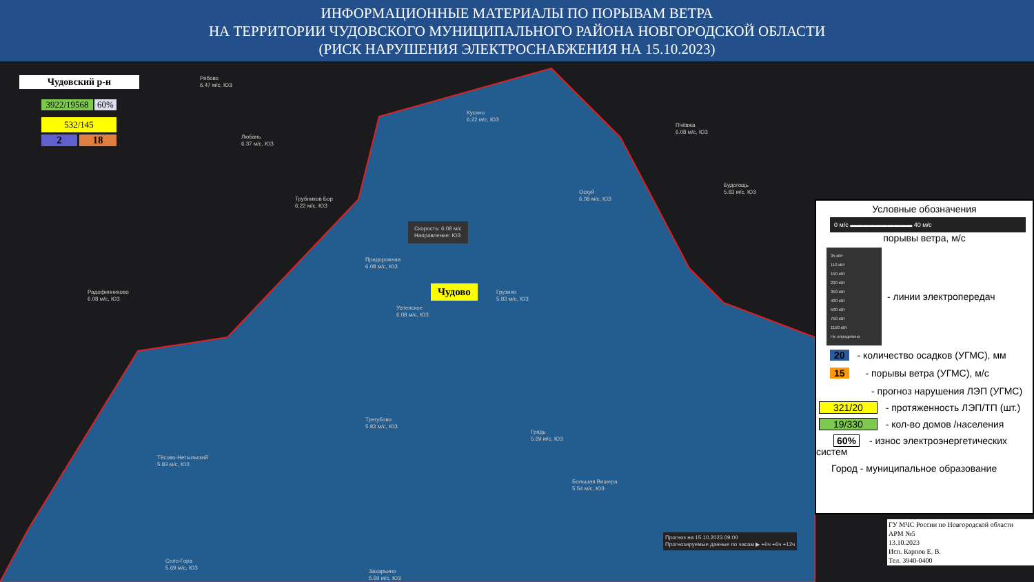ИНФОРМАЦИОННЫЕ МАТЕРИАЛЫ ПО ПОРЫВАМ ВЕТРА
НА ТЕРРИТОРИИ ЧУДОВСКОГО МУНИЦИПАЛЬНОГО РАЙОНА НОВГОРОДСКОЙ ОБЛАСТИ
(РИСК НАРУШЕНИЯ ЭЛЕКТРОСНАБЖЕНИЯ НА 15.10.2023)
Чудовский р-н
3922/19568
60%
532/145
2 18
Чудово
Скорость: 6.08 м/с
Направление: ЮЗ
Рябово
6.47 м/с, ЮЗ
Любань
6.37 м/с, ЮЗ
Кусино
6.22 м/с, ЮЗ
Трубников Бор
6.22 м/с, ЮЗ
Радофинниково
6.08 м/с, ЮЗ
Придорожная
6.08 м/с, ЮЗ
Успенское
6.08 м/с, ЮЗ
Грузино
5.83 м/с, ЮЗ
Трегубово
5.83 м/с, ЮЗ
Тёсово-Нетыльский
5.83 м/с, ЮЗ
Грядь
5.69 м/с, ЮЗ
Большая Вишера
5.54 м/с, ЮЗ
Село-Гора
5.69 м/с, ЮЗ
Захарьино
5.69 м/с, ЮЗ
Оскуй
6.08 м/с, ЮЗ
Пчёвжа
6.08 м/с, ЮЗ
Будогощь
5.83 м/с, ЮЗ
Прогноз на 15.10.2023 09:00
Прогнозируемые данные по часам ▶ +0ч +6ч +12ч
ГУ МЧС России по Новгородской области
АРМ №5
13.10.2023
Исп. Карпов Е. В.
Тел. 3940-0400
Условные обозначения
0 м/с ▬▬▬▬▬▬▬▬▬▬ 40 м/с
порывы ветра, м/с
35 кВт
110 кВт
150 кВт
220 кВт
350 кВт
400 кВт
500 кВт
750 кВт
1150 кВт
Не определено
- линии электропередач
20 - количество осадков (УГМС), мм
15 - порывы ветра (УГМС), м/с
- прогноз нарушения ЛЭП (УГМС)
321/20 - протяженность ЛЭП/ТП (шт.)
19/330 - кол-во домов /населения
60% - износ электроэнергетических систем
Город - муниципальное образование